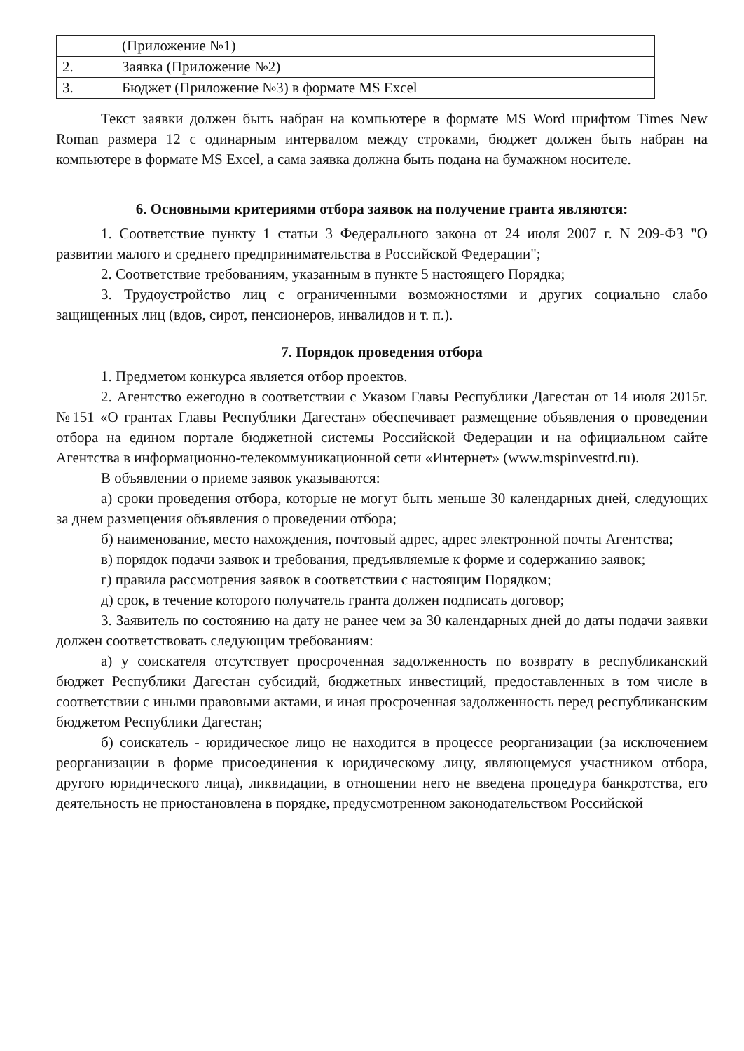| | (Приложение №1) |
| 2. | Заявка (Приложение №2) |
| 3. | Бюджет (Приложение №3) в формате MS Excel |
Текст заявки должен быть набран на компьютере в формате MS Word шрифтом Times New Roman размера 12 с одинарным интервалом между строками, бюджет должен быть набран на компьютере в формате MS Excel, а сама заявка должна быть подана на бумажном носителе.
6. Основными критериями отбора заявок на получение гранта являются:
1. Соответствие пункту 1 статьи 3 Федерального закона от 24 июля 2007 г. N 209-ФЗ "О развитии малого и среднего предпринимательства в Российской Федерации";
2. Соответствие требованиям, указанным в пункте 5 настоящего Порядка;
3. Трудоустройство лиц с ограниченными возможностями и других социально слабо защищенных лиц (вдов, сирот, пенсионеров, инвалидов и т. п.).
7. Порядок проведения отбора
1. Предметом конкурса является отбор проектов.
2. Агентство ежегодно в соответствии с Указом Главы Республики Дагестан от 14 июля 2015г. №151 «О грантах Главы Республики Дагестан» обеспечивает размещение объявления о проведении отбора на едином портале бюджетной системы Российской Федерации и на официальном сайте Агентства в информационно-телекоммуникационной сети «Интернет» (www.mspinvestrd.ru).
В объявлении о приеме заявок указываются:
а) сроки проведения отбора, которые не могут быть меньше 30 календарных дней, следующих за днем размещения объявления о проведении отбора;
б) наименование, место нахождения, почтовый адрес, адрес электронной почты Агентства;
в) порядок подачи заявок и требования, предъявляемые к форме и содержанию заявок;
г) правила рассмотрения заявок в соответствии с настоящим Порядком;
д) срок, в течение которого получатель гранта должен подписать договор;
3. Заявитель по состоянию на дату не ранее чем за 30 календарных дней до даты подачи заявки должен соответствовать следующим требованиям:
а) у соискателя отсутствует просроченная задолженность по возврату в республиканский бюджет Республики Дагестан субсидий, бюджетных инвестиций, предоставленных в том числе в соответствии с иными правовыми актами, и иная просроченная задолженность перед республиканским бюджетом Республики Дагестан;
б) соискатель - юридическое лицо не находится в процессе реорганизации (за исключением реорганизации в форме присоединения к юридическому лицу, являющемуся участником отбора, другого юридического лица), ликвидации, в отношении него не введена процедура банкротства, его деятельность не приостановлена в порядке, предусмотренном законодательством Российской